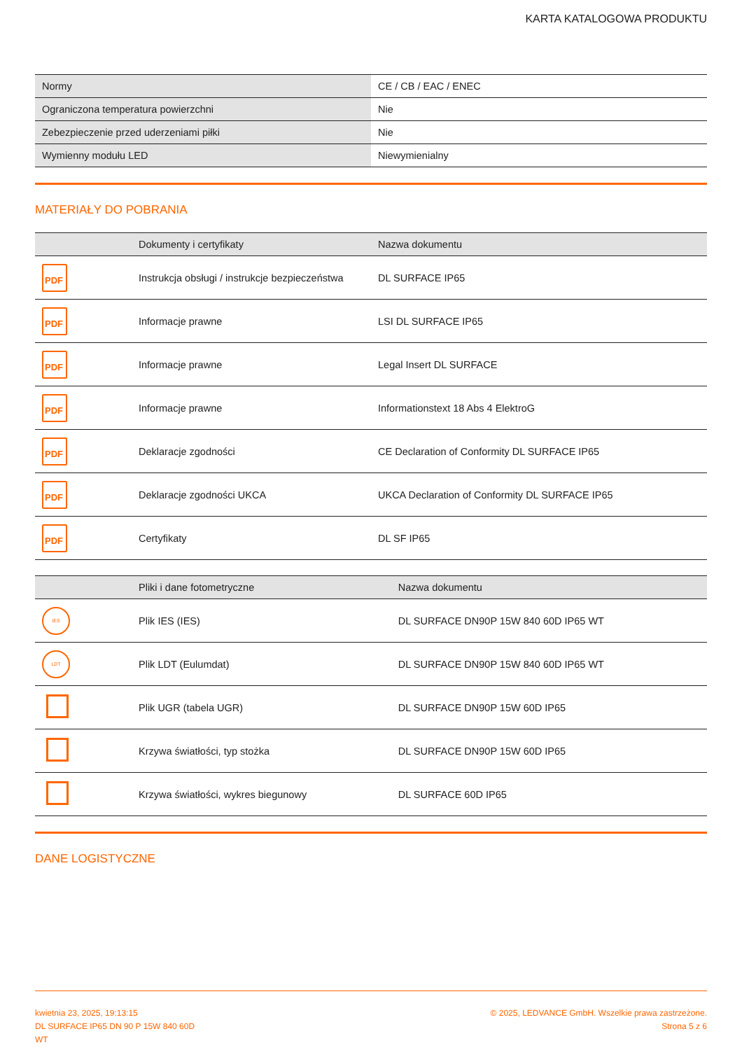KARTA KATALOGOWA PRODUKTU
| Normy | CE / CB / EAC / ENEC |
| Ograniczona temperatura powierzchni | Nie |
| Zebezpieczenie przed uderzeniami piłki | Nie |
| Wymienny modułu LED | Niewymienialny |
MATERIAŁY DO POBRANIA
| | Dokumenty i certyfikaty | Nazwa dokumentu |
| --- | --- | --- |
| PDF | Instrukcja obsługi / instrukcje bezpieczeństwa | DL SURFACE IP65 |
| PDF | Informacje prawne | LSI DL SURFACE IP65 |
| PDF | Informacje prawne | Legal Insert DL SURFACE |
| PDF | Informacje prawne | Informationstext 18 Abs 4 ElektroG |
| PDF | Deklaracje zgodności | CE Declaration of Conformity DL SURFACE IP65 |
| PDF | Deklaracje zgodności UKCA | UKCA Declaration of Conformity DL SURFACE IP65 |
| PDF | Certyfikaty | DL SF IP65 |
| | Pliki i dane fotometryczne | Nazwa dokumentu |
| --- | --- | --- |
| IES | Plik IES (IES) | DL SURFACE DN90P 15W 840 60D IP65 WT |
| LDT | Plik LDT (Eulumdat) | DL SURFACE DN90P 15W 840 60D IP65 WT |
| | Plik UGR (tabela UGR) | DL SURFACE DN90P 15W 60D IP65 |
| | Krzywa światłości, typ stożka | DL SURFACE DN90P 15W 60D IP65 |
| | Krzywa światłości, wykres biegunowy | DL SURFACE 60D IP65 |
DANE LOGISTYCZNE
kwietnia 23, 2025, 19:13:15
DL SURFACE IP65 DN 90 P 15W 840 60D
WT
© 2025, LEDVANCE GmbH. Wszelkie prawa zastrzeżone.
Strona 5 z 6